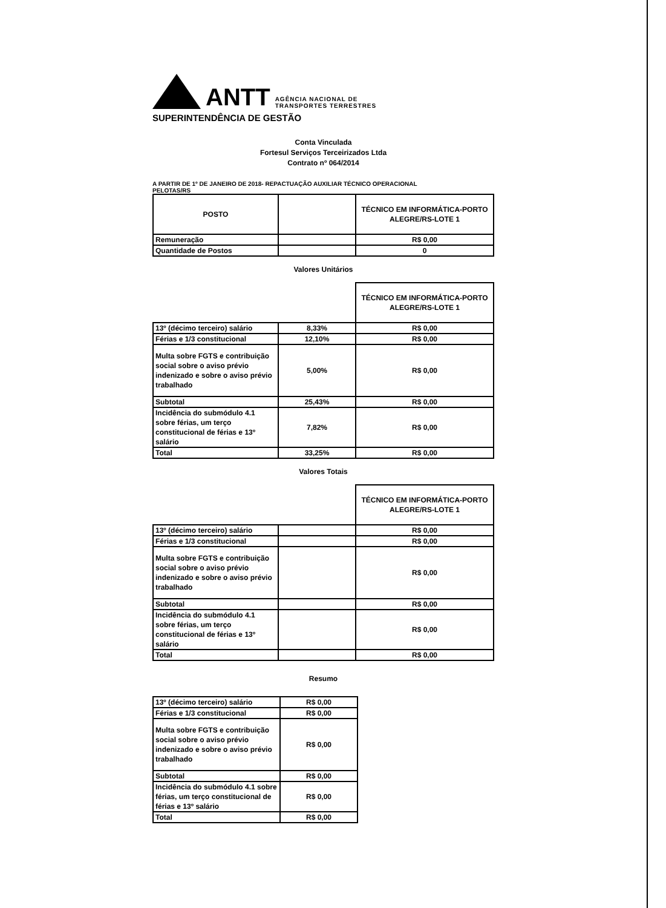ANTT
AGÊNCIA NACIONAL DE
TRANSPORTES TERRESTRES
SUPERINTENDÊNCIA DE GESTÃO
Conta Vinculada
Fortesul Serviços Terceirizados Ltda
Contrato nº 064/2014
A PARTIR DE 1º DE JANEIRO DE 2018- REPACTUAÇÃO AUXILIAR TÉCNICO OPERACIONAL
PELOTAS/RS
| POSTO | | TÉCNICO EM INFORMÁTICA-PORTO ALEGRE/RS-LOTE 1 |
| --- | --- | --- |
| Remuneração | | R$ 0,00 |
| Quantidade de Postos | | 0 |
Valores Unitários
| | | TÉCNICO EM INFORMÁTICA-PORTO ALEGRE/RS-LOTE 1 |
| 13º (décimo terceiro) salário | 8,33% | R$ 0,00 |
| Férias e 1/3 constitucional | 12,10% | R$ 0,00 |
| Multa sobre FGTS e contribuição social sobre o aviso prévio indenizado e sobre o aviso prévio trabalhado | 5,00% | R$ 0,00 |
| Subtotal | 25,43% | R$ 0,00 |
| Incidência do submódulo 4.1 sobre férias, um terço constitucional de férias e 13º salário | 7,82% | R$ 0,00 |
| Total | 33,25% | R$ 0,00 |
Valores Totais
| | | TÉCNICO EM INFORMÁTICA-PORTO ALEGRE/RS-LOTE 1 |
| 13º (décimo terceiro) salário | | R$ 0,00 |
| Férias e 1/3 constitucional | | R$ 0,00 |
| Multa sobre FGTS e contribuição social sobre o aviso prévio indenizado e sobre o aviso prévio trabalhado | | R$ 0,00 |
| Subtotal | | R$ 0,00 |
| Incidência do submódulo 4.1 sobre férias, um terço constitucional de férias e 13º salário | | R$ 0,00 |
| Total | | R$ 0,00 |
Resumo
| 13º (décimo terceiro) salário | R$ 0,00 |
| Férias e 1/3 constitucional | R$ 0,00 |
| Multa sobre FGTS e contribuição social sobre o aviso prévio indenizado e sobre o aviso prévio trabalhado | R$ 0,00 |
| Subtotal | R$ 0,00 |
| Incidência do submódulo 4.1 sobre férias, um terço constitucional de férias e 13º salário | R$ 0,00 |
| Total | R$ 0,00 |